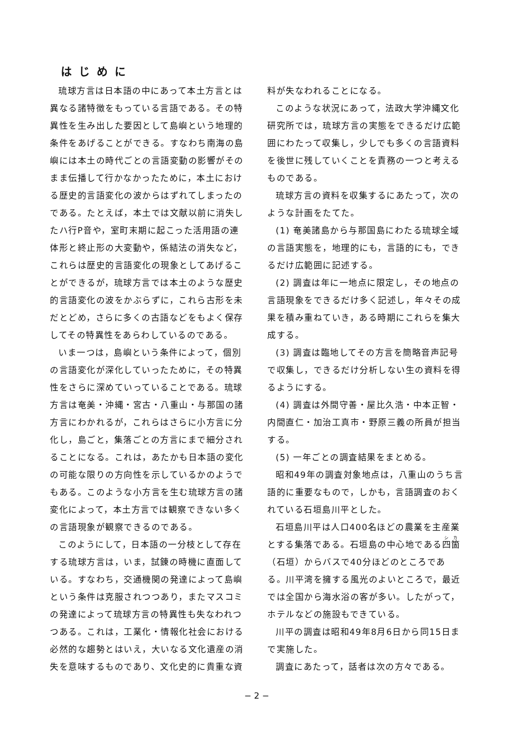はじめに
琉球方言は日本語の中にあって本土方言とは異なる諸特徴をもっている言語である。その特異性を生み出した要因として島嶼という地理的条件をあげることができる。すなわち南海の島嶼には本土の時代ごとの言語変動の影響がそのまま伝播して行かなかったために，本土における歴史的言語変化の波からはずれてしまったのである。たとえば，本土では文献以前に消失したハ行P音や，室町末期に起こった活用語の連体形と終止形の大変動や，係結法の消失など，これらは歴史的言語変化の現象としてあげることができるが，琉球方言では本土のような歴史的言語変化の波をかぶらずに，これら古形を未だとどめ，さらに多くの古語などをもよく保存してその特異性をあらわしているのである。
いま一つは，島嶼という条件によって，個別の言語変化が深化していったために，その特異性をさらに深めていっていることである。琉球方言は奄美・沖縄・宮古・八重山・与那国の諸方言にわかれるが，これらはさらに小方言に分化し，島ごと，集落ごとの方言にまで細分されることになる。これは，あたかも日本語の変化の可能な限りの方向性を示しているかのようでもある。このような小方言を生む琉球方言の諸変化によって，本土方言では観察できない多くの言語現象が観察できるのである。
このようにして，日本語の一分枝として存在する琉球方言は，いま，試錬の時機に直面している。すなわち，交通機関の発達によって島嶼という条件は克服されつつあり，またマスコミの発達によって琉球方言の特異性も失なわれつつある。これは，工業化・情報化社会における必然的な趨勢とはいえ，大いなる文化遺産の消失を意味するものであり、文化史的に貴重な資
料が失なわれることになる。
このような状況にあって，法政大学沖縄文化研究所では，琉球方言の実態をできるだけ広範囲にわたって収集し，少しでも多くの言語資料を後世に残していくことを責務の一つと考えるものである。
琉球方言の資料を収集するにあたって，次のような計画をたてた。
(1) 奄美諸島から与那国島にわたる琉球全域の言語実態を，地理的にも，言語的にも，できるだけ広範囲に記述する。
(2) 調査は年に一地点に限定し，その地点の言語現象をできるだけ多く記述し，年々その成果を積み重ねていき，ある時期にこれらを集大成する。
(3) 調査は臨地してその方言を簡略音声記号で収集し，できるだけ分析しない生の資料を得るようにする。
(4) 調査は外間守善・屋比久浩・中本正智・内間直仁・加治工真市・野原三義の所員が担当する。
(5) 一年ごとの調査結果をまとめる。
昭和49年の調査対象地点は，八重山のうち言語的に重要なもので，しかも，言語調査のおくれている石垣島川平とした。
石垣島川平は人口400名ほどの農業を主産業とする集落である。石垣島の中心地である四箇（石垣）からバスで40分ほどのところである。川平湾を擁する風光のよいところで，最近では全国から海水浴の客が多い。したがって，ホテルなどの施設もできている。
川平の調査は昭和49年8月6日から同15日まで実施した。
調査にあたって，話者は次の方々である。
− 2 −